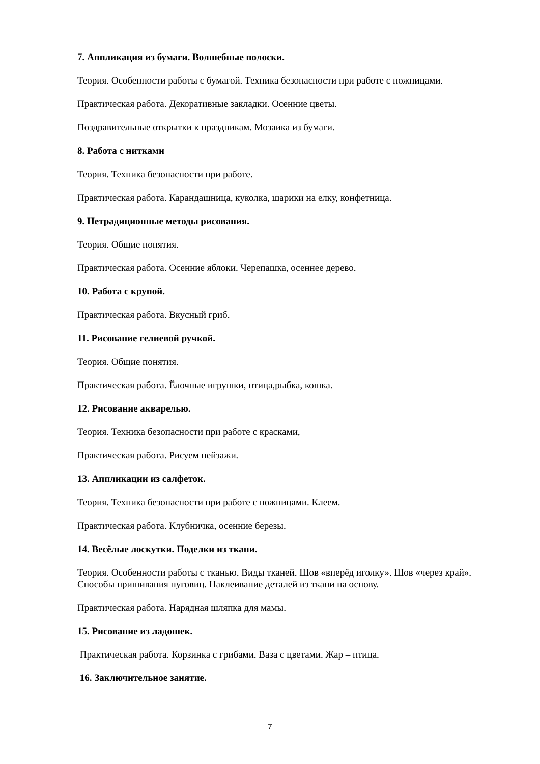7. Аппликация из бумаги. Волшебные полоски.
Теория. Особенности работы с бумагой. Техника безопасности при работе с ножницами.
Практическая работа. Декоративные закладки. Осенние цветы.
Поздравительные открытки к праздникам. Мозаика из бумаги.
8. Работа с нитками
Теория. Техника безопасности при работе.
Практическая работа. Карандашница, куколка, шарики на елку, конфетница.
9. Нетрадиционные методы рисования.
Теория. Общие понятия.
Практическая работа. Осенние яблоки. Черепашка, осеннее дерево.
10. Работа с крупой.
Практическая работа. Вкусный гриб.
11. Рисование гелиевой ручкой.
Теория. Общие понятия.
Практическая работа. Ёлочные игрушки, птица,рыбка, кошка.
12. Рисование акварелью.
Теория. Техника безопасности при работе с красками,
Практическая работа. Рисуем пейзажи.
13. Аппликации из салфеток.
Теория. Техника безопасности при работе с ножницами. Клеем.
Практическая работа. Клубничка, осенние березы.
14. Весёлые лоскутки. Поделки из ткани.
Теория. Особенности работы с тканью. Виды тканей. Шов «вперёд иголку». Шов «через край». Способы пришивания пуговиц. Наклеивание деталей из ткани на основу.
Практическая работа. Нарядная шляпка для мамы.
15. Рисование из ладошек.
Практическая работа. Корзинка с грибами. Ваза с цветами. Жар – птица.
16. Заключительное занятие.
7